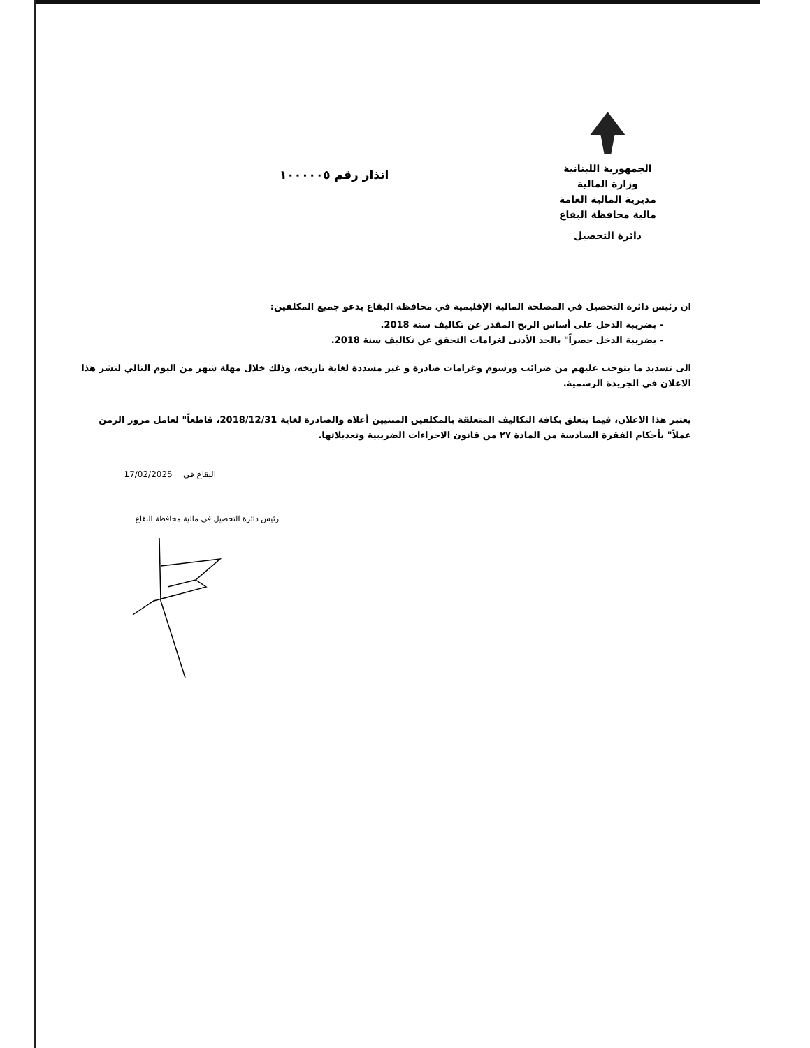الجمهورية اللبنانية
وزارة المالية
مديرية المالية العامة
مالية محافظة البقاع
دائرة التحصيل
انذار رقم ١٠٠٠٠٠٥
ان رئيس دائرة التحصيل في المصلحة المالية الإقليمية في محافظة البقاع يدعو جميع المكلفين:
- بضريبة الدخل على أساس الربح المقدر عن تكاليف سنة 2018.
- بضريبة الدخل حصراً" بالحد الأدنى لغرامات التحقق عن تكاليف سنة 2018.
الى تسديد ما يتوجب عليهم من ضرائب ورسوم وغرامات صادرة و غير مسددة لغاية تاريخه، وذلك خلال مهلة شهر من اليوم التالي لنشر هذا الاعلان في الجريدة الرسمية.
يعتبر هذا الاعلان، فيما يتعلق بكافة التكاليف المتعلقة بالمكلفين المبنيين أعلاه والصادرة لغاية 2018/12/31، قاطعاً" لعامل مرور الزمن عملاً" بأحكام الفقرة السادسة من المادة ٢٧ من قانون الاجراءات الضريبية وتعديلاتها.
البقاع في 17/02/2025
رئيس دائرة التحصيل في مالية محافظة البقاع